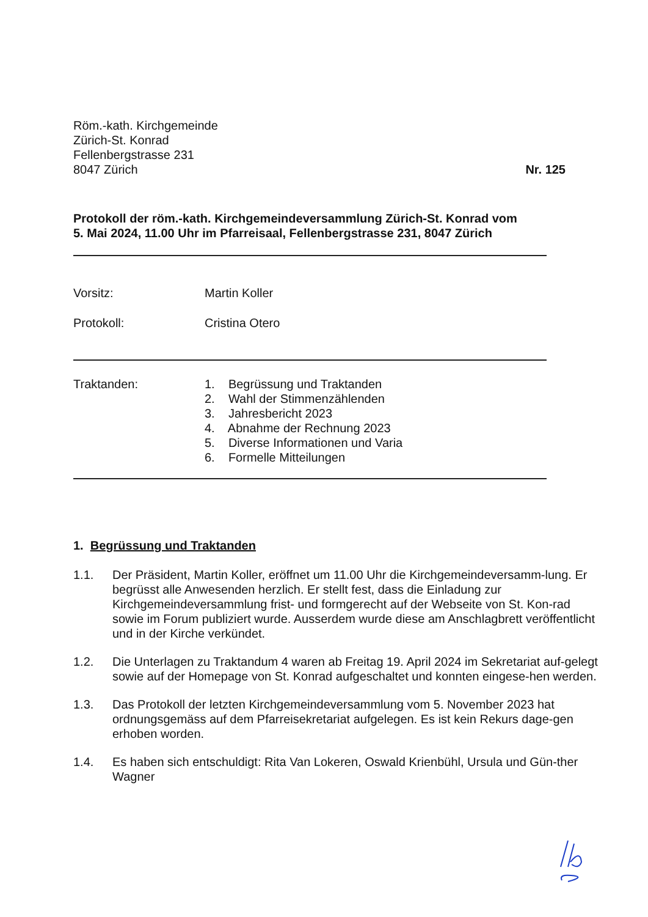Röm.-kath. Kirchgemeinde
Zürich-St. Konrad
Fellenbergstrasse 231
8047 Zürich
Nr. 125
Protokoll der röm.-kath. Kirchgemeindeversammlung Zürich-St. Konrad vom
5. Mai 2024, 11.00 Uhr im Pfarreisaal, Fellenbergstrasse 231, 8047 Zürich
Vorsitz: Martin Koller
Protokoll: Cristina Otero
Traktanden: 1. Begrüssung und Traktanden
2. Wahl der Stimmenzählenden
3. Jahresbericht 2023
4. Abnahme der Rechnung 2023
5. Diverse Informationen und Varia
6. Formelle Mitteilungen
1. Begrüssung und Traktanden
1.1. Der Präsident, Martin Koller, eröffnet um 11.00 Uhr die Kirchgemeindeversamm-lung. Er begrüsst alle Anwesenden herzlich. Er stellt fest, dass die Einladung zur Kirchgemeindeversammlung frist- und formgerecht auf der Webseite von St. Kon-rad sowie im Forum publiziert wurde. Ausserdem wurde diese am Anschlagbrett veröffentlicht und in der Kirche verkündet.
1.2. Die Unterlagen zu Traktandum 4 waren ab Freitag 19. April 2024 im Sekretariat auf-gelegt sowie auf der Homepage von St. Konrad aufgeschaltet und konnten eingese-hen werden.
1.3. Das Protokoll der letzten Kirchgemeindeversammlung vom 5. November 2023 hat ordnungsgemäss auf dem Pfarreisekretariat aufgelegen. Es ist kein Rekurs dage-gen erhoben worden.
1.4. Es haben sich entschuldigt: Rita Van Lokeren, Oswald Krienbühl, Ursula und Gün-ther Wagner